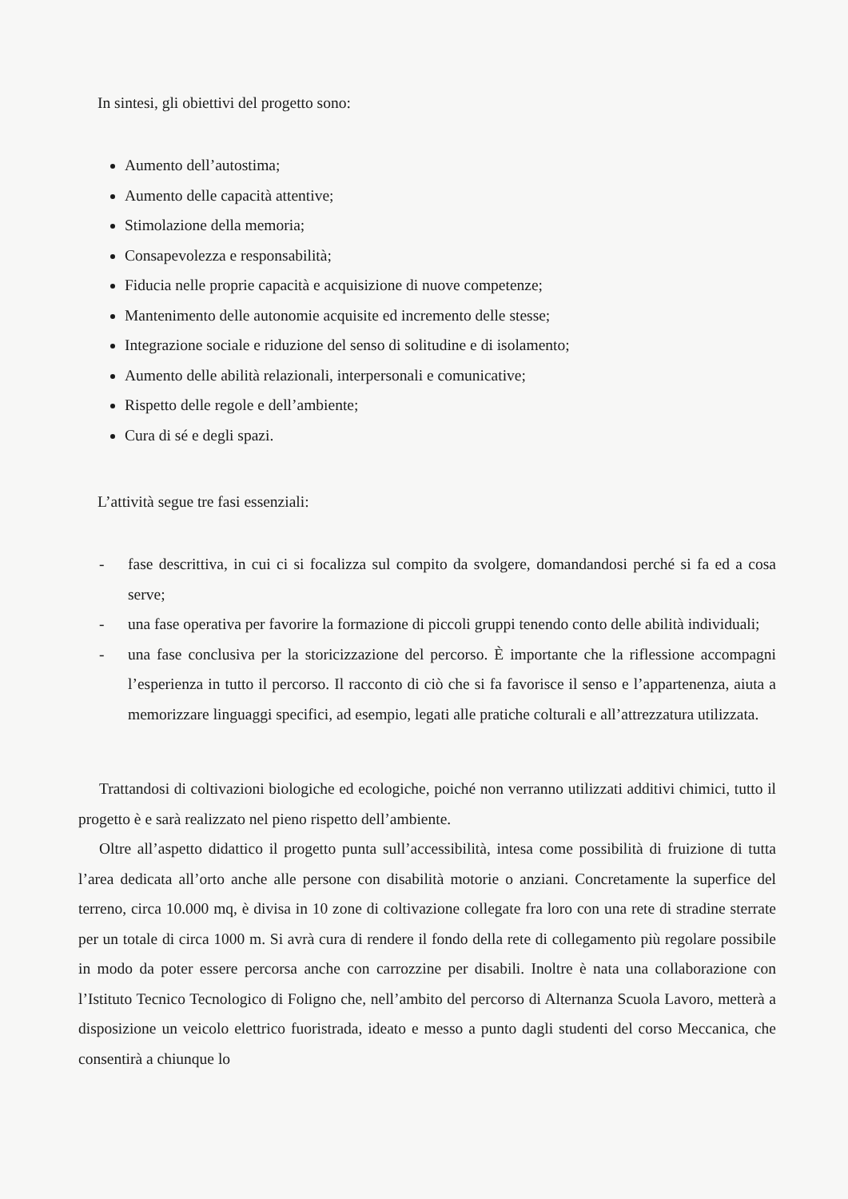In sintesi, gli obiettivi del progetto sono:
Aumento dell’autostima;
Aumento delle capacità attentive;
Stimolazione della memoria;
Consapevolezza e responsabilità;
Fiducia nelle proprie capacità e acquisizione di nuove competenze;
Mantenimento delle autonomie acquisite ed incremento delle stesse;
Integrazione sociale e riduzione del senso di solitudine e di isolamento;
Aumento delle abilità relazionali, interpersonali e comunicative;
Rispetto delle regole e dell’ambiente;
Cura di sé e degli spazi.
L’attività segue tre fasi essenziali:
- fase descrittiva, in cui ci si focalizza sul compito da svolgere, domandandosi perché si fa ed a cosa serve;
- una fase operativa per favorire la formazione di piccoli gruppi tenendo conto delle abilità individuali;
- una fase conclusiva per la storicizzazione del percorso. È importante che la riflessione accompagni l’esperienza in tutto il percorso. Il racconto di ciò che si fa favorisce il senso e l’appartenenza, aiuta a memorizzare linguaggi specifici, ad esempio, legati alle pratiche colturali e all’attrezzatura utilizzata.
Trattandosi di coltivazioni biologiche ed ecologiche, poiché non verranno utilizzati additivi chimici, tutto il progetto è e sarà realizzato nel pieno rispetto dell’ambiente.
Oltre all’aspetto didattico il progetto punta sull’accessibilità, intesa come possibilità di fruizione di tutta l’area dedicata all’orto anche alle persone con disabilità motorie o anziani. Concretamente la superfice del terreno, circa 10.000 mq, è divisa in 10 zone di coltivazione collegate fra loro con una rete di stradine sterrate per un totale di circa 1000 m. Si avrà cura di rendere il fondo della rete di collegamento più regolare possibile in modo da poter essere percorsa anche con carrozzine per disabili. Inoltre è nata una collaborazione con l’Istituto Tecnico Tecnologico di Foligno che, nell’ambito del percorso di Alternanza Scuola Lavoro, metterà a disposizione un veicolo elettrico fuoristrada, ideato e messo a punto dagli studenti del corso Meccanica, che consentirà a chiunque lo